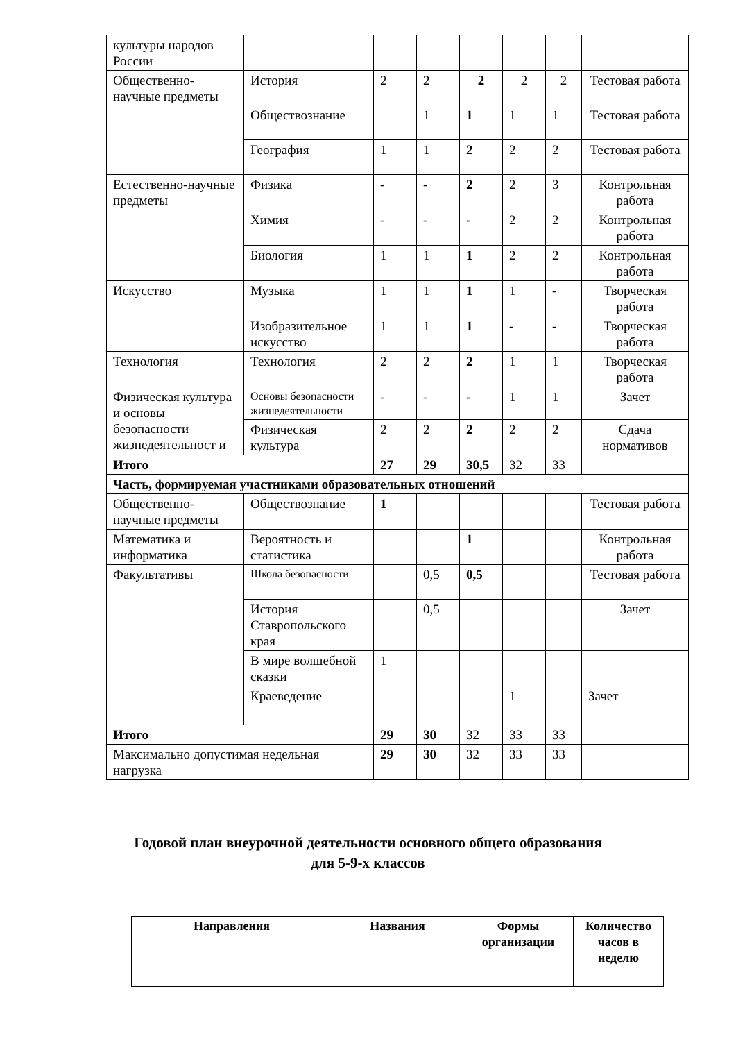| культуры народов России | | | | | | | |
| Общественно-научные предметы | История | 2 | 2 | 2 | 2 | 2 | Тестовая работа |
| | Обществознание | | 1 | 1 | 1 | 1 | Тестовая работа |
| | География | 1 | 1 | 2 | 2 | 2 | Тестовая работа |
| Естественно-научные предметы | Физика | - | - | 2 | 2 | 3 | Контрольная работа |
| | Химия | - | - | - | 2 | 2 | Контрольная работа |
| | Биология | 1 | 1 | 1 | 2 | 2 | Контрольная работа |
| Искусство | Музыка | 1 | 1 | 1 | 1 | - | Творческая работа |
| | Изобразительное искусство | 1 | 1 | 1 | - | - | Творческая работа |
| Технология | Технология | 2 | 2 | 2 | 1 | 1 | Творческая работа |
| Физическая культура и основы безопасности жизнедеятельност и | Основы безопасности жизнедеятельности | - | - | - | 1 | 1 | Зачет |
| | Физическая культура | 2 | 2 | 2 | 2 | 2 | Сдача нормативов |
| Итого | | 27 | 29 | 30,5 | 32 | 33 | |
| Часть, формируемая участниками образовательных отношений | | | | | | | |
| Общественно-научные предметы | Обществознание | 1 | | | | | Тестовая работа |
| Математика и информатика | Вероятность и статистика | | | 1 | | | Контрольная работа |
| Факультативы | Школа безопасности | | 0,5 | 0,5 | | | Тестовая работа |
| | История Ставропольского края | | 0,5 | | | | Зачет |
| | В мире волшебной сказки | 1 | | | | | |
| | Краеведение | | | | 1 | | Зачет |
| Итого | | 29 | 30 | 32 | 33 | 33 | |
| Максимально допустимая недельная нагрузка | | 29 | 30 | 32 | 33 | 33 | |
Годовой план внеурочной деятельности основного общего образования
для 5-9-х классов
| Направления | Названия | Формы организации | Количество часов в неделю |
| --- | --- | --- | --- |